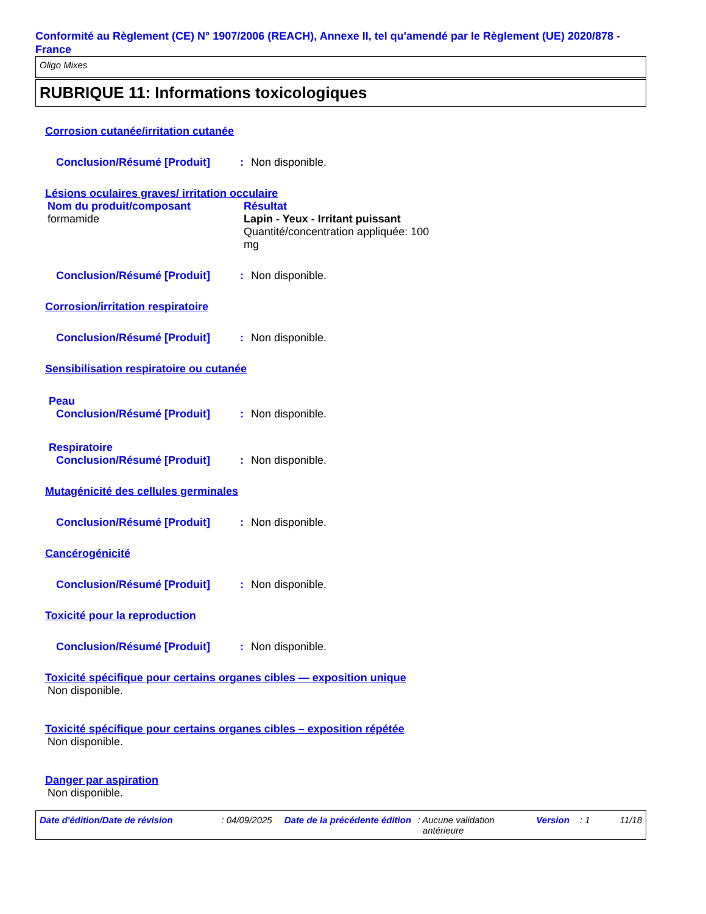Conformité au Règlement (CE) N° 1907/2006 (REACH), Annexe II, tel qu'amendé par le Règlement (UE) 2020/878 - France
Oligo Mixes
RUBRIQUE 11: Informations toxicologiques
Corrosion cutanée/irritation cutanée
Conclusion/Résumé [Produit]: Non disponible.
Lésions oculaires graves/ irritation occulaire
| Nom du produit/composant | Résultat |
| --- | --- |
| formamide | Lapin - Yeux - Irritant puissant Quantité/concentration appliquée: 100 mg |
Conclusion/Résumé [Produit]: Non disponible.
Corrosion/irritation respiratoire
Conclusion/Résumé [Produit]: Non disponible.
Sensibilisation respiratoire ou cutanée
Peau
Conclusion/Résumé [Produit]: Non disponible.
Respiratoire
Conclusion/Résumé [Produit]: Non disponible.
Mutagénicité des cellules germinales
Conclusion/Résumé [Produit]: Non disponible.
Cancérogénicité
Conclusion/Résumé [Produit]: Non disponible.
Toxicité pour la reproduction
Conclusion/Résumé [Produit]: Non disponible.
Toxicité spécifique pour certains organes cibles — exposition unique
Non disponible.
Toxicité spécifique pour certains organes cibles – exposition répétée
Non disponible.
Danger par aspiration
Non disponible.
Date d'édition/Date de révision: 04/09/2025 Date de la précédente édition: Aucune validation
antérieure Version: 1 11/18